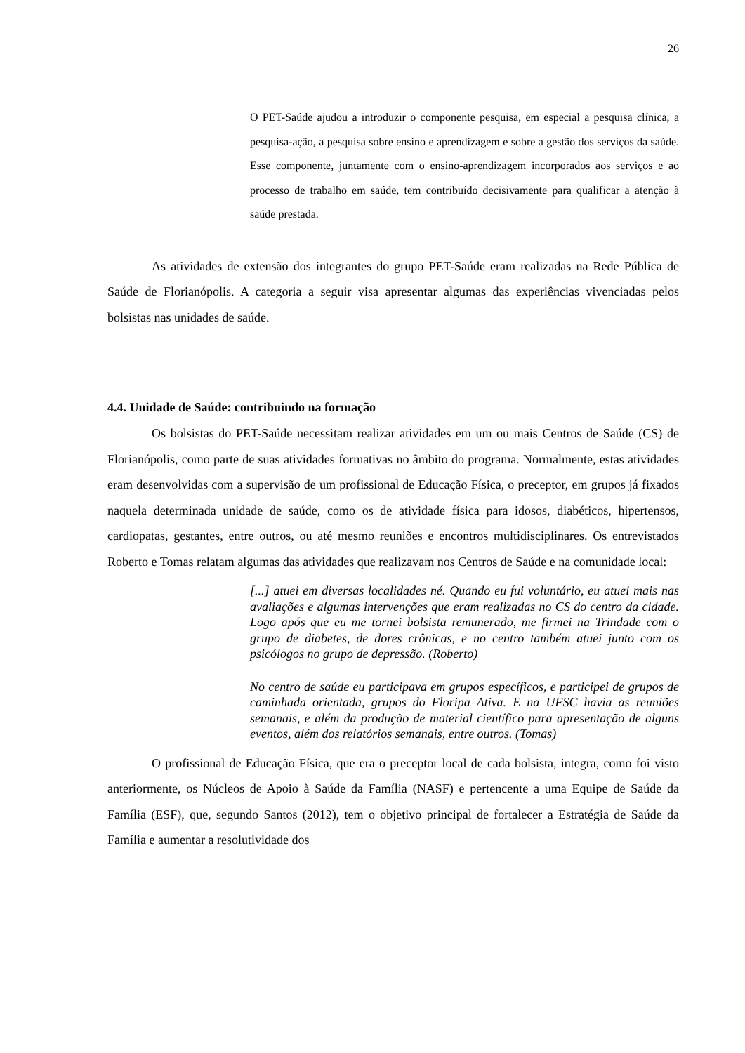26
O PET-Saúde ajudou a introduzir o componente pesquisa, em especial a pesquisa clínica, a pesquisa-ação, a pesquisa sobre ensino e aprendizagem e sobre a gestão dos serviços da saúde. Esse componente, juntamente com o ensino-aprendizagem incorporados aos serviços e ao processo de trabalho em saúde, tem contribuído decisivamente para qualificar a atenção à saúde prestada.
As atividades de extensão dos integrantes do grupo PET-Saúde eram realizadas na Rede Pública de Saúde de Florianópolis. A categoria a seguir visa apresentar algumas das experiências vivenciadas pelos bolsistas nas unidades de saúde.
4.4. Unidade de Saúde: contribuindo na formação
Os bolsistas do PET-Saúde necessitam realizar atividades em um ou mais Centros de Saúde (CS) de Florianópolis, como parte de suas atividades formativas no âmbito do programa. Normalmente, estas atividades eram desenvolvidas com a supervisão de um profissional de Educação Física, o preceptor, em grupos já fixados naquela determinada unidade de saúde, como os de atividade física para idosos, diabéticos, hipertensos, cardiopatas, gestantes, entre outros, ou até mesmo reuniões e encontros multidisciplinares. Os entrevistados Roberto e Tomas relatam algumas das atividades que realizavam nos Centros de Saúde e na comunidade local:
[...] atuei em diversas localidades né. Quando eu fui voluntário, eu atuei mais nas avaliações e algumas intervenções que eram realizadas no CS do centro da cidade. Logo após que eu me tornei bolsista remunerado, me firmei na Trindade com o grupo de diabetes, de dores crônicas, e no centro também atuei junto com os psicólogos no grupo de depressão. (Roberto)
No centro de saúde eu participava em grupos específicos, e participei de grupos de caminhada orientada, grupos do Floripa Ativa. E na UFSC havia as reuniões semanais, e além da produção de material científico para apresentação de alguns eventos, além dos relatórios semanais, entre outros. (Tomas)
O profissional de Educação Física, que era o preceptor local de cada bolsista, integra, como foi visto anteriormente, os Núcleos de Apoio à Saúde da Família (NASF) e pertencente a uma Equipe de Saúde da Família (ESF), que, segundo Santos (2012), tem o objetivo principal de fortalecer a Estratégia de Saúde da Família e aumentar a resolutividade dos